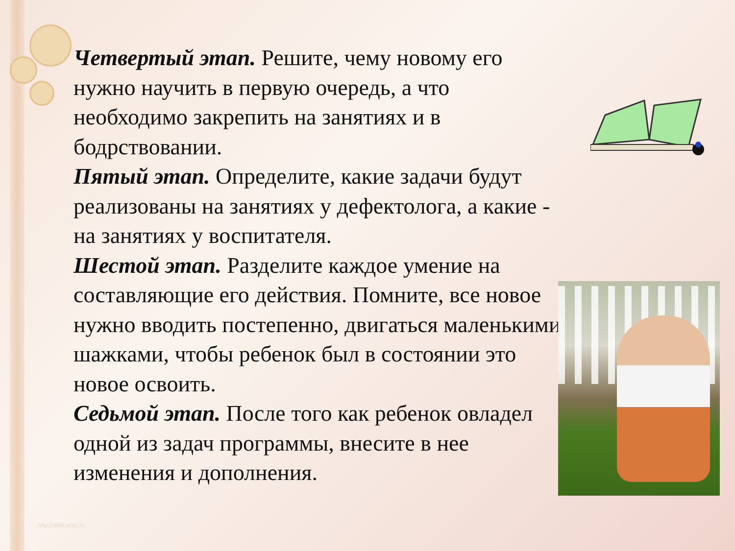Четвертый этап. Решите, чему новому его нужно научить в первую очередь, а что необходимо закрепить на занятиях и в бодрствовании.
Пятый этап. Определите, какие задачи будут реализованы на занятиях у дефектолога, а какие - на занятиях у воспитателя.
Шестой этап. Разделите каждое умение на составляющие его действия. Помните, все новое нужно вводить постепенно, двигаться маленькими шажками, чтобы ребенок был в состоянии это новое освоить.
Седьмой этап. После того как ребенок овладел одной из задач программы, внесите в нее изменения и дополнения.
http://aida.ucoz.ru